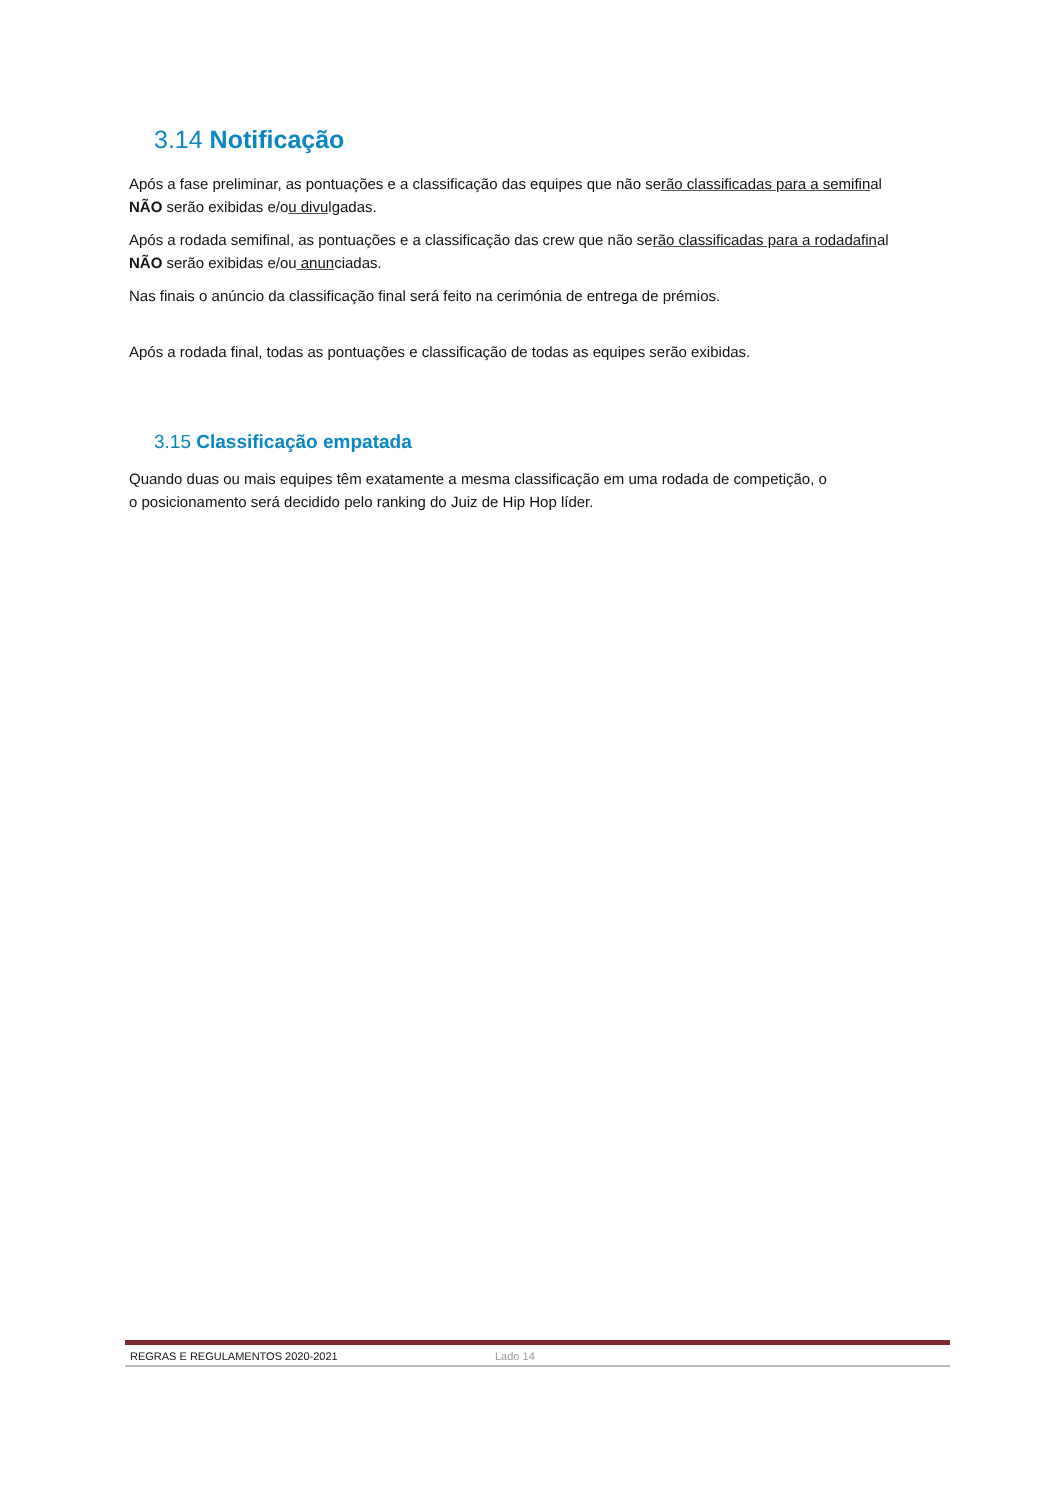3.14 Notificação
Após a fase preliminar, as pontuações e a classificação das equipes que não serão classificadas para a semifinal
NÃO serão exibidas e/ou divulgadas.
Após a rodada semifinal, as pontuações e a classificação das crew que não serão classificadas para a rodadafinal
NÃO serão exibidas e/ou anunciadas.
Nas finais o anúncio da classificação final será feito na cerimónia de entrega de prémios.
Após a rodada final, todas as pontuações e classificação de todas as equipes serão exibidas.
3.15 Classificação empatada
Quando duas ou mais equipes têm exatamente a mesma classificação em uma rodada de competição, o
o posicionamento será decidido pelo ranking do Juiz de Hip Hop líder.
REGRAS E REGULAMENTOS 2020-2021 Lado 14